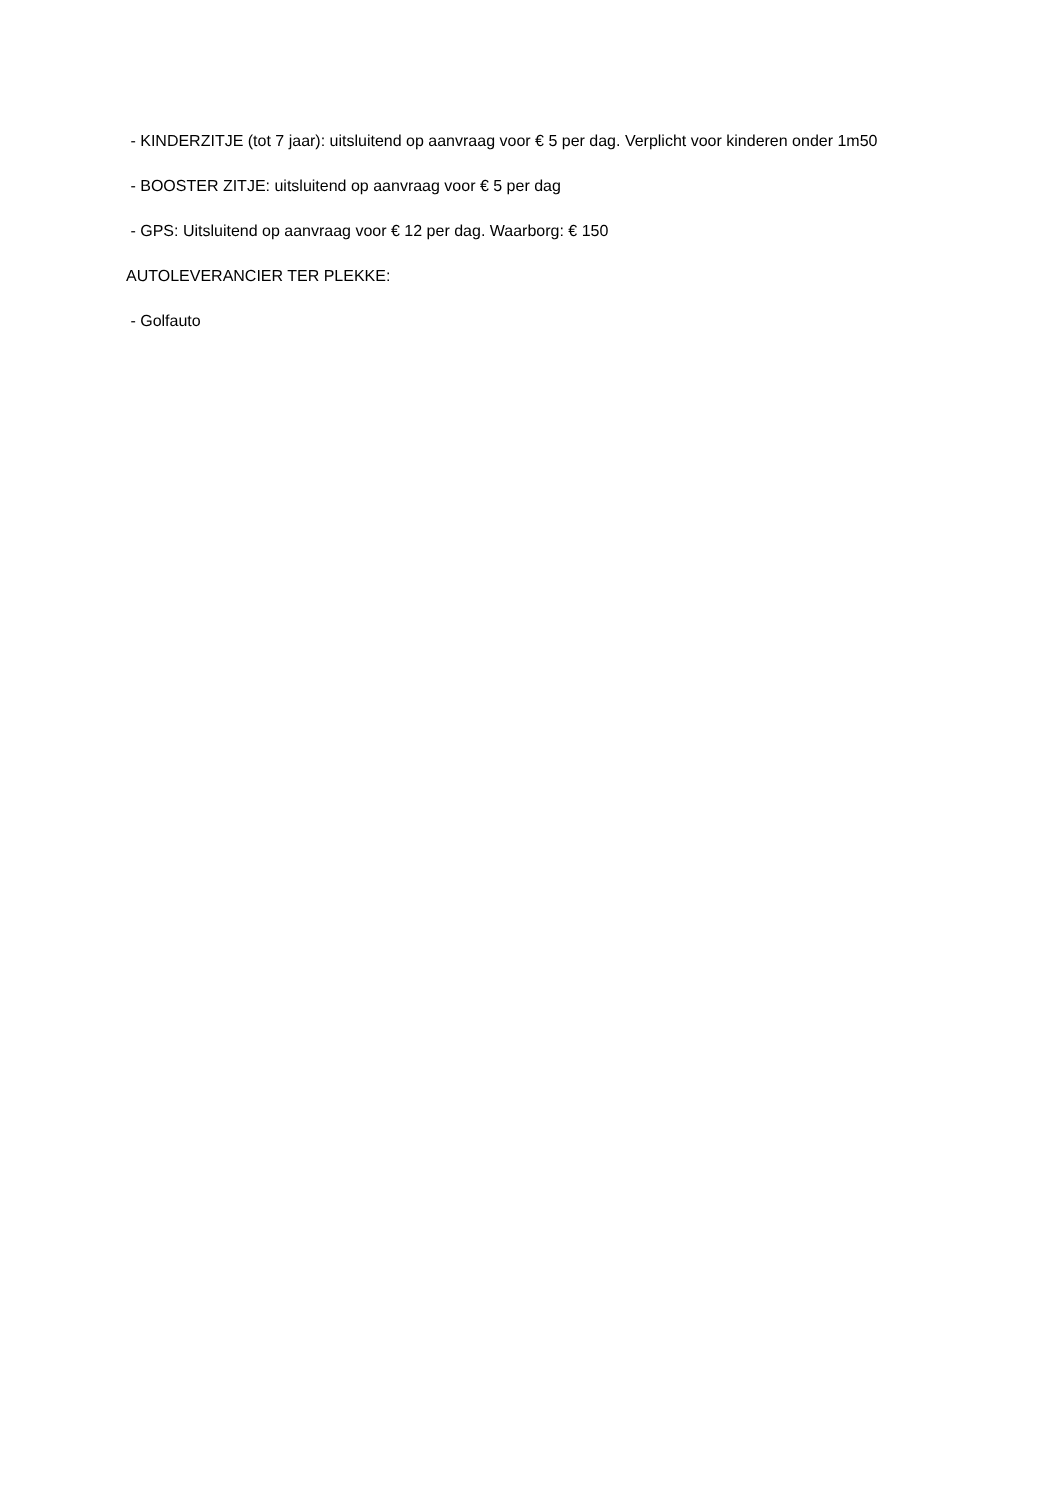- KINDERZITJE (tot 7 jaar): uitsluitend op aanvraag voor € 5 per dag. Verplicht voor kinderen onder 1m50
- BOOSTER ZITJE: uitsluitend op aanvraag voor € 5 per dag
- GPS: Uitsluitend op aanvraag voor € 12 per dag. Waarborg: € 150
AUTOLEVERANCIER TER PLEKKE:
- Golfauto